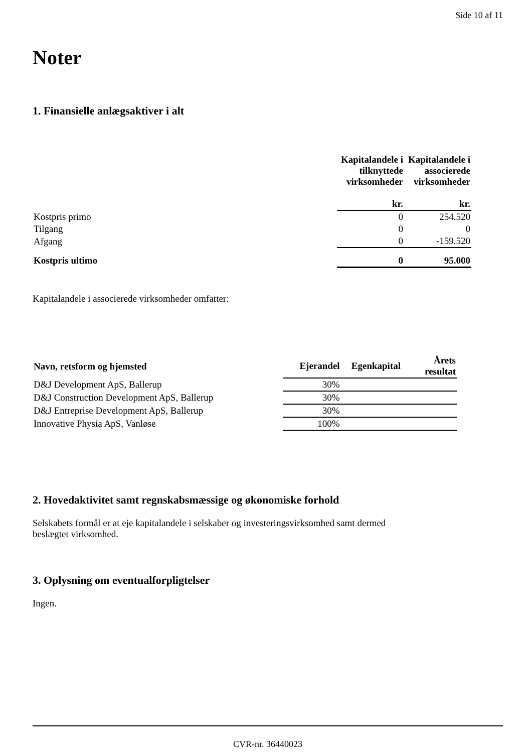Side 10 af 11
Noter
1. Finansielle anlægsaktiver i alt
| | Kapitalandele i tilknyttede virksomheder kr. | Kapitalandele i associerede virksomheder kr. |
| --- | --- | --- |
| Kostpris primo | 0 | 254.520 |
| Tilgang | 0 | 0 |
| Afgang | 0 | -159.520 |
| Kostpris ultimo | 0 | 95.000 |
Kapitalandele i associerede virksomheder omfatter:
| Navn, retsform og hjemsted | Ejerandel | Egenkapital | Årets resultat |
| --- | --- | --- | --- |
| D&J Development ApS, Ballerup | 30% | | |
| D&J Construction Development ApS, Ballerup | 30% | | |
| D&J Entreprise Development ApS, Ballerup | 30% | | |
| Innovative Physia ApS, Vanløse | 100% | | |
2. Hovedaktivitet samt regnskabsmæssige og økonomiske forhold
Selskabets formål er at eje kapitalandele i selskaber og investeringsvirksomhed samt dermed
beslægtet virksomhed.
3. Oplysning om eventualforpligtelser
Ingen.
CVR-nr. 36440023